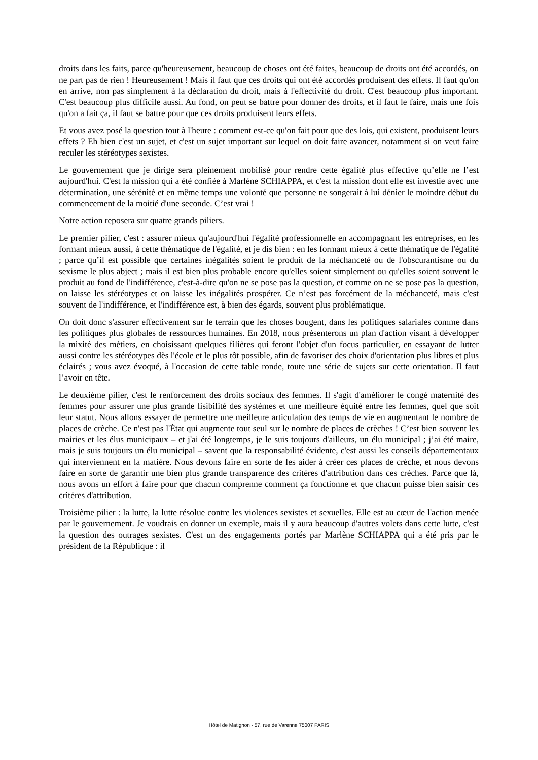droits dans les faits, parce qu'heureusement, beaucoup de choses ont été faites, beaucoup de droits ont été accordés, on ne part pas de rien ! Heureusement ! Mais il faut que ces droits qui ont été accordés produisent des effets. Il faut qu'on en arrive, non pas simplement à la déclaration du droit, mais à l'effectivité du droit. C'est beaucoup plus important. C'est beaucoup plus difficile aussi. Au fond, on peut se battre pour donner des droits, et il faut le faire, mais une fois qu'on a fait ça, il faut se battre pour que ces droits produisent leurs effets.
Et vous avez posé la question tout à l'heure : comment est-ce qu'on fait pour que des lois, qui existent, produisent leurs effets ? Eh bien c'est un sujet, et c'est un sujet important sur lequel on doit faire avancer, notamment si on veut faire reculer les stéréotypes sexistes.
Le gouvernement que je dirige sera pleinement mobilisé pour rendre cette égalité plus effective qu’elle ne l’est aujourd'hui. C'est la mission qui a été confiée à Marlène SCHIAPPA, et c'est la mission dont elle est investie avec une détermination, une sérénité et en même temps une volonté que personne ne songerait à lui dénier le moindre début du commencement de la moitié d'une seconde. C’est vrai !
Notre action reposera sur quatre grands piliers.
Le premier pilier, c'est : assurer mieux qu'aujourd'hui l'égalité professionnelle en accompagnant les entreprises, en les formant mieux aussi, à cette thématique de l'égalité, et je dis bien : en les formant mieux à cette thématique de l'égalité ; parce qu’il est possible que certaines inégalités soient le produit de la méchanceté ou de l'obscurantisme ou du sexisme le plus abject ; mais il est bien plus probable encore qu'elles soient simplement ou qu'elles soient souvent le produit au fond de l'indifférence, c'est-à-dire qu'on ne se pose pas la question, et comme on ne se pose pas la question, on laisse les stéréotypes et on laisse les inégalités prospérer. Ce n’est pas forcément de la méchanceté, mais c'est souvent de l'indifférence, et l'indifférence est, à bien des égards, souvent plus problématique.
On doit donc s'assurer effectivement sur le terrain que les choses bougent, dans les politiques salariales comme dans les politiques plus globales de ressources humaines. En 2018, nous présenterons un plan d'action visant à développer la mixité des métiers, en choisissant quelques filières qui feront l'objet d'un focus particulier, en essayant de lutter aussi contre les stéréotypes dès l'école et le plus tôt possible, afin de favoriser des choix d'orientation plus libres et plus éclairés ; vous avez évoqué, à l'occasion de cette table ronde, toute une série de sujets sur cette orientation. Il faut l’avoir en tête.
Le deuxième pilier, c'est le renforcement des droits sociaux des femmes. Il s'agit d'améliorer le congé maternité des femmes pour assurer une plus grande lisibilité des systèmes et une meilleure équité entre les femmes, quel que soit leur statut. Nous allons essayer de permettre une meilleure articulation des temps de vie en augmentant le nombre de places de crèche. Ce n'est pas l'État qui augmente tout seul sur le nombre de places de crèches ! C’est bien souvent les mairies et les élus municipaux – et j'ai été longtemps, je le suis toujours d'ailleurs, un élu municipal ; j’ai été maire, mais je suis toujours un élu municipal – savent que la responsabilité évidente, c'est aussi les conseils départementaux qui interviennent en la matière. Nous devons faire en sorte de les aider à créer ces places de crèche, et nous devons faire en sorte de garantir une bien plus grande transparence des critères d'attribution dans ces crèches. Parce que là, nous avons un effort à faire pour que chacun comprenne comment ça fonctionne et que chacun puisse bien saisir ces critères d'attribution.
Troisième pilier : la lutte, la lutte résolue contre les violences sexistes et sexuelles. Elle est au cœur de l'action menée par le gouvernement. Je voudrais en donner un exemple, mais il y aura beaucoup d'autres volets dans cette lutte, c'est la question des outrages sexistes. C'est un des engagements portés par Marlène SCHIAPPA qui a été pris par le président de la République : il
Hôtel de Matignon - 57, rue de Varenne 75007 PARIS